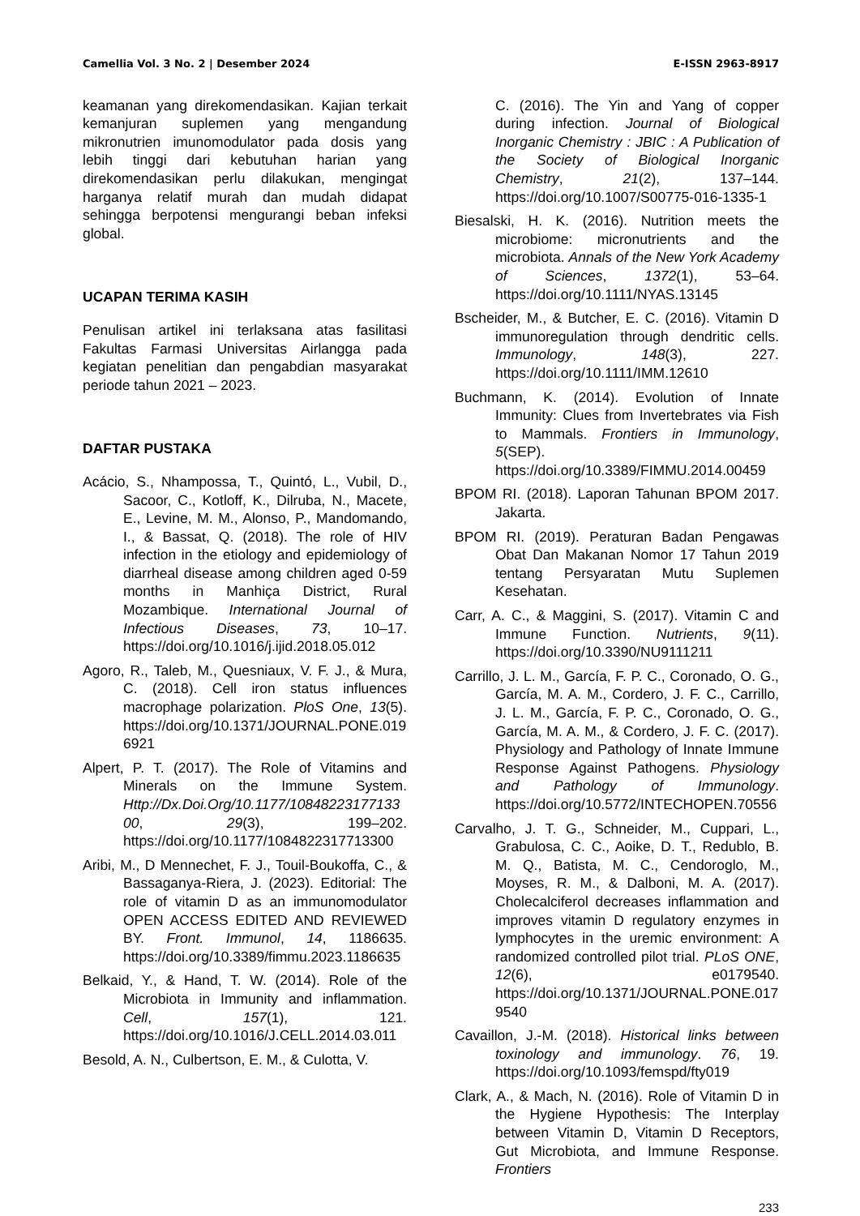Camellia Vol. 3 No. 2 | Desember 2024 E-ISSN 2963-8917
keamanan yang direkomendasikan. Kajian terkait kemanjuran suplemen yang mengandung mikronutrien imunomodulator pada dosis yang lebih tinggi dari kebutuhan harian yang direkomendasikan perlu dilakukan, mengingat harganya relatif murah dan mudah didapat sehingga berpotensi mengurangi beban infeksi global.
UCAPAN TERIMA KASIH
Penulisan artikel ini terlaksana atas fasilitasi Fakultas Farmasi Universitas Airlangga pada kegiatan penelitian dan pengabdian masyarakat periode tahun 2021 – 2023.
DAFTAR PUSTAKA
Acácio, S., Nhampossa, T., Quintó, L., Vubil, D., Sacoor, C., Kotloff, K., Dilruba, N., Macete, E., Levine, M. M., Alonso, P., Mandomando, I., & Bassat, Q. (2018). The role of HIV infection in the etiology and epidemiology of diarrheal disease among children aged 0-59 months in Manhiça District, Rural Mozambique. International Journal of Infectious Diseases, 73, 10–17. https://doi.org/10.1016/j.ijid.2018.05.012
Agoro, R., Taleb, M., Quesniaux, V. F. J., & Mura, C. (2018). Cell iron status influences macrophage polarization. PloS One, 13(5). https://doi.org/10.1371/JOURNAL.PONE.0196921
Alpert, P. T. (2017). The Role of Vitamins and Minerals on the Immune System. Http://Dx.Doi.Org/10.1177/1084822317713300, 29(3), 199–202. https://doi.org/10.1177/1084822317713300
Aribi, M., D Mennechet, F. J., Touil-Boukoffa, C., & Bassaganya-Riera, J. (2023). Editorial: The role of vitamin D as an immunomodulator OPEN ACCESS EDITED AND REVIEWED BY. Front. Immunol, 14, 1186635. https://doi.org/10.3389/fimmu.2023.1186635
Belkaid, Y., & Hand, T. W. (2014). Role of the Microbiota in Immunity and inflammation. Cell, 157(1), 121. https://doi.org/10.1016/J.CELL.2014.03.011
Besold, A. N., Culbertson, E. M., & Culotta, V.
C. (2016). The Yin and Yang of copper during infection. Journal of Biological Inorganic Chemistry : JBIC : A Publication of the Society of Biological Inorganic Chemistry, 21(2), 137–144. https://doi.org/10.1007/S00775-016-1335-1
Biesalski, H. K. (2016). Nutrition meets the microbiome: micronutrients and the microbiota. Annals of the New York Academy of Sciences, 1372(1), 53–64. https://doi.org/10.1111/NYAS.13145
Bscheider, M., & Butcher, E. C. (2016). Vitamin D immunoregulation through dendritic cells. Immunology, 148(3), 227. https://doi.org/10.1111/IMM.12610
Buchmann, K. (2014). Evolution of Innate Immunity: Clues from Invertebrates via Fish to Mammals. Frontiers in Immunology, 5(SEP). https://doi.org/10.3389/FIMMU.2014.00459
BPOM RI. (2018). Laporan Tahunan BPOM 2017. Jakarta.
BPOM RI. (2019). Peraturan Badan Pengawas Obat Dan Makanan Nomor 17 Tahun 2019 tentang Persyaratan Mutu Suplemen Kesehatan.
Carr, A. C., & Maggini, S. (2017). Vitamin C and Immune Function. Nutrients, 9(11). https://doi.org/10.3390/NU9111211
Carrillo, J. L. M., García, F. P. C., Coronado, O. G., García, M. A. M., Cordero, J. F. C., Carrillo, J. L. M., García, F. P. C., Coronado, O. G., García, M. A. M., & Cordero, J. F. C. (2017). Physiology and Pathology of Innate Immune Response Against Pathogens. Physiology and Pathology of Immunology. https://doi.org/10.5772/INTECHOPEN.70556
Carvalho, J. T. G., Schneider, M., Cuppari, L., Grabulosa, C. C., Aoike, D. T., Redublo, B. M. Q., Batista, M. C., Cendoroglo, M., Moyses, R. M., & Dalboni, M. A. (2017). Cholecalciferol decreases inflammation and improves vitamin D regulatory enzymes in lymphocytes in the uremic environment: A randomized controlled pilot trial. PLoS ONE, 12(6), e0179540. https://doi.org/10.1371/JOURNAL.PONE.0179540
Cavaillon, J.-M. (2018). Historical links between toxinology and immunology. 76, 19. https://doi.org/10.1093/femspd/fty019
Clark, A., & Mach, N. (2016). Role of Vitamin D in the Hygiene Hypothesis: The Interplay between Vitamin D, Vitamin D Receptors, Gut Microbiota, and Immune Response. Frontiers
233